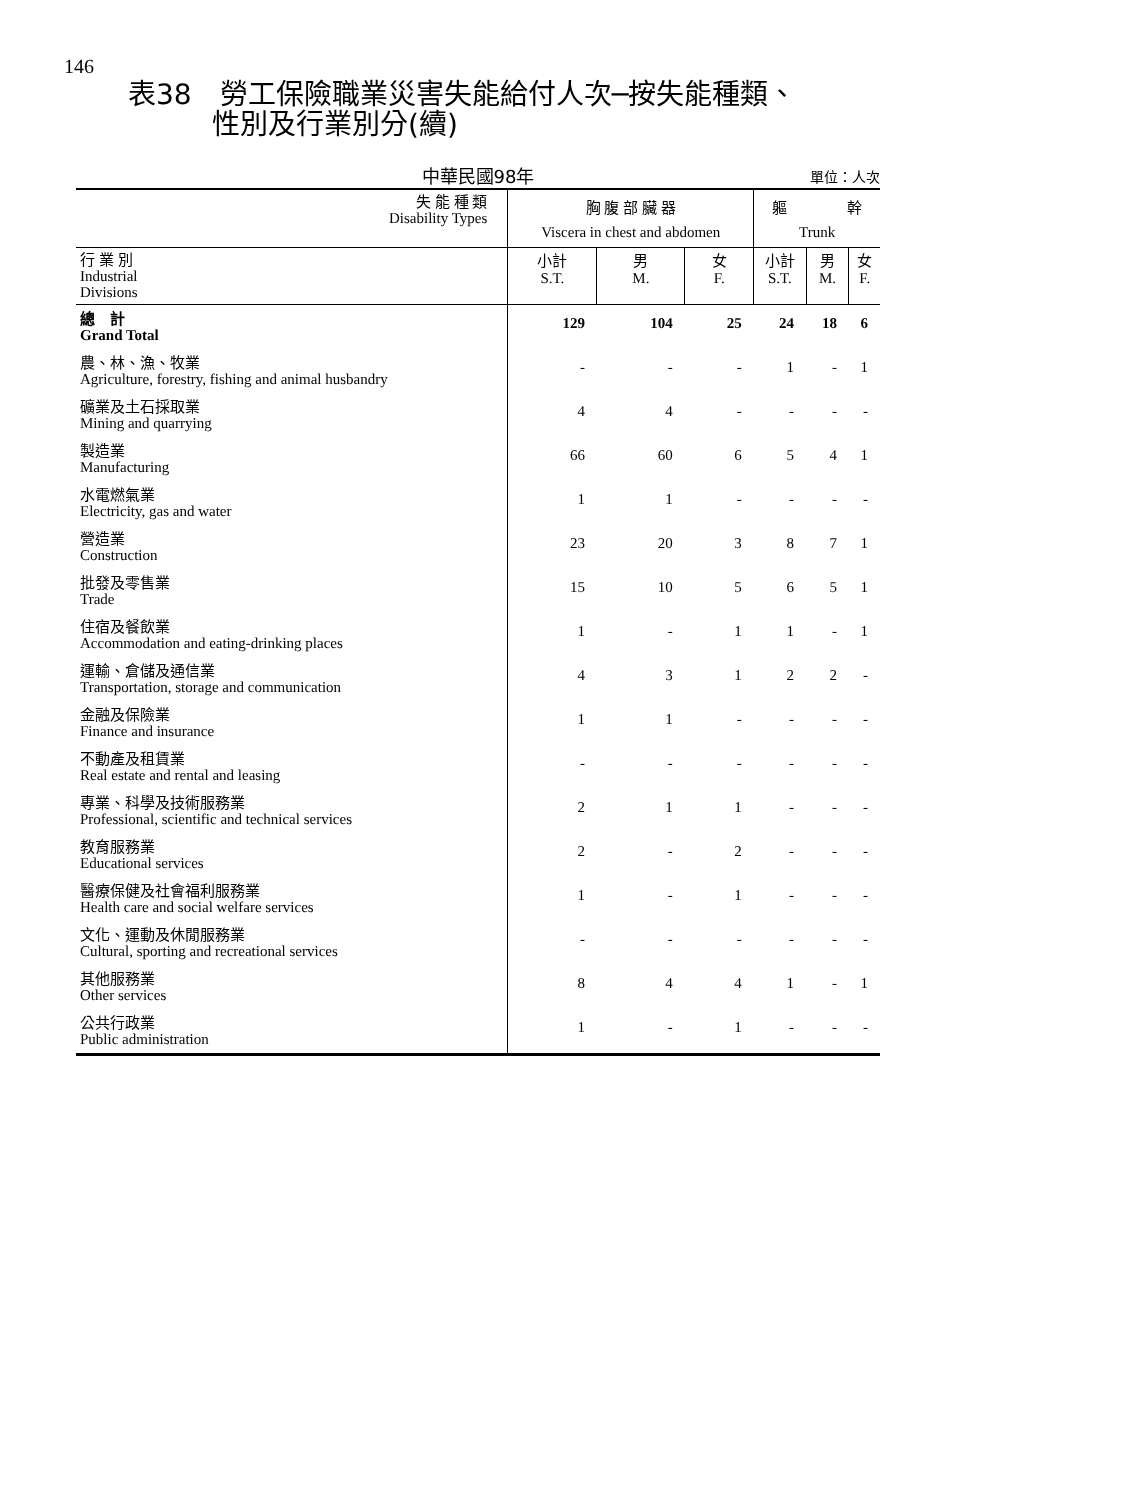146
表38　勞工保險職業災害失能給付人次─按失能種類、
　　　性別及行業別分(續)
中華民國98年
單位：人次
| 失 能 種 類 Disability Types | 胸 腹 部 臟 器 | | | 軀 幹 | | |
| --- | --- | --- | --- | --- | --- | --- |
| | Viscera in chest and abdomen | | | Trunk | | |
| 行 業 別 Industrial Divisions | 小計 S.T. | 男 M. | 女 F. | 小計 S.T. | 男 M. | 女 F. |
| 總 計 Grand Total | 129 | 104 | 25 | 24 | 18 | 6 |
| 農、林、漁、牧業 Agriculture, forestry, fishing and animal husbandry | - | - | - | 1 | - | 1 |
| 礦業及土石採取業 Mining and quarrying | 4 | 4 | - | - | - | - |
| 製造業 Manufacturing | 66 | 60 | 6 | 5 | 4 | 1 |
| 水電燃氣業 Electricity, gas and water | 1 | 1 | - | - | - | - |
| 營造業 Construction | 23 | 20 | 3 | 8 | 7 | 1 |
| 批發及零售業 Trade | 15 | 10 | 5 | 6 | 5 | 1 |
| 住宿及餐飲業 Accommodation and eating-drinking places | 1 | - | 1 | 1 | - | 1 |
| 運輸、倉儲及通信業 Transportation, storage and communication | 4 | 3 | 1 | 2 | 2 | - |
| 金融及保險業 Finance and insurance | 1 | 1 | - | - | - | - |
| 不動產及租賃業 Real estate and rental and leasing | - | - | - | - | - | - |
| 專業、科學及技術服務業 Professional, scientific and technical services | 2 | 1 | 1 | - | - | - |
| 教育服務業 Educational services | 2 | - | 2 | - | - | - |
| 醫療保健及社會福利服務業 Health care and social welfare services | 1 | - | 1 | - | - | - |
| 文化、運動及休閒服務業 Cultural, sporting and recreational services | - | - | - | - | - | - |
| 其他服務業 Other services | 8 | 4 | 4 | 1 | - | 1 |
| 公共行政業 Public administration | 1 | - | 1 | - | - | - |